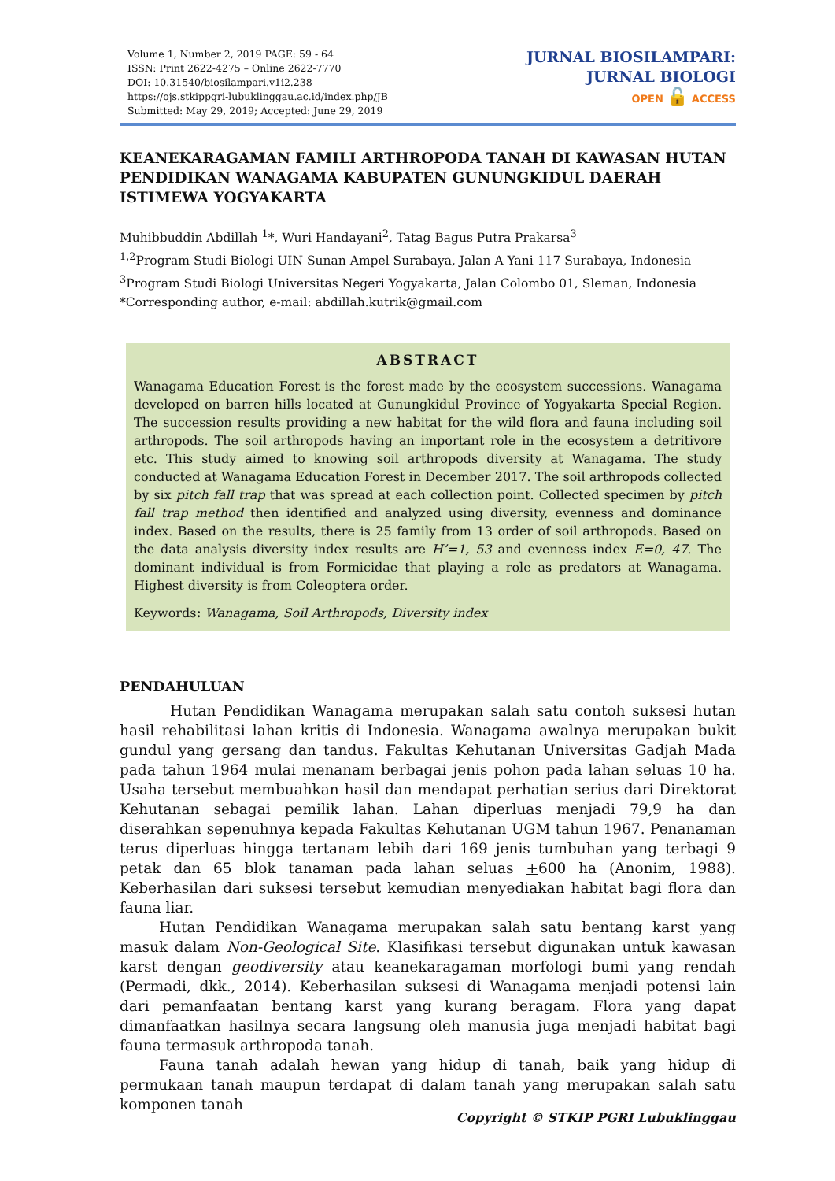Volume 1, Number 2, 2019 PAGE: 59 - 64
ISSN: Print 2622-4275 – Online 2622-7770
DOI: 10.31540/biosilampari.v1i2.238
https://ojs.stkippgri-lubuklinggau.ac.id/index.php/JB
Submitted: May 29, 2019; Accepted: June 29, 2019
JURNAL BIOSILAMPARI:
JURNAL BIOLOGI
OPEN 🔓 ACCESS
KEANEKARAGAMAN FAMILI ARTHROPODA TANAH DI KAWASAN HUTAN PENDIDIKAN WANAGAMA KABUPATEN GUNUNGKIDUL DAERAH ISTIMEWA YOGYAKARTA
Muhibbuddin Abdillah <sup>1</sup>*, Wuri Handayani<sup>2</sup>, Tatag Bagus Putra Prakarsa<sup>3</sup>
<sup>1,2</sup>Program Studi Biologi UIN Sunan Ampel Surabaya, Jalan A Yani 117 Surabaya, Indonesia
<sup>3</sup> Program Studi Biologi Universitas Negeri Yogyakarta, Jalan Colombo 01, Sleman, Indonesia
*Corresponding author, e-mail: abdillah.kutrik@gmail.com
ABSTRACT
Wanagama Education Forest is the forest made by the ecosystem successions. Wanagama developed on barren hills located at Gunungkidul Province of Yogyakarta Special Region. The succession results providing a new habitat for the wild flora and fauna including soil arthropods. The soil arthropods having an important role in the ecosystem a detritivore etc. This study aimed to knowing soil arthropods diversity at Wanagama. The study conducted at Wanagama Education Forest in December 2017. The soil arthropods collected by six pitch fall trap that was spread at each collection point. Collected specimen by pitch fall trap method then identified and analyzed using diversity, evenness and dominance index. Based on the results, there is 25 family from 13 order of soil arthropods. Based on the data analysis diversity index results are H’=1, 53 and evenness index E=0, 47. The dominant individual is from Formicidae that playing a role as predators at Wanagama. Highest diversity is from Coleoptera order.
Keywords: Wanagama, Soil Arthropods, Diversity index
PENDAHULUAN
Hutan Pendidikan Wanagama merupakan salah satu contoh suksesi hutan hasil rehabilitasi lahan kritis di Indonesia. Wanagama awalnya merupakan bukit gundul yang gersang dan tandus. Fakultas Kehutanan Universitas Gadjah Mada pada tahun 1964 mulai menanam berbagai jenis pohon pada lahan seluas 10 ha. Usaha tersebut membuahkan hasil dan mendapat perhatian serius dari Direktorat Kehutanan sebagai pemilik lahan. Lahan diperluas menjadi 79,9 ha dan diserahkan sepenuhnya kepada Fakultas Kehutanan UGM tahun 1967. Penanaman terus diperluas hingga tertanam lebih dari 169 jenis tumbuhan yang terbagi 9 petak dan 65 blok tanaman pada lahan seluas +600 ha (Anonim, 1988). Keberhasilan dari suksesi tersebut kemudian menyediakan habitat bagi flora dan fauna liar.
Hutan Pendidikan Wanagama merupakan salah satu bentang karst yang masuk dalam Non-Geological Site. Klasifikasi tersebut digunakan untuk kawasan karst dengan geodiversity atau keanekaragaman morfologi bumi yang rendah (Permadi, dkk., 2014). Keberhasilan suksesi di Wanagama menjadi potensi lain dari pemanfaatan bentang karst yang kurang beragam. Flora yang dapat dimanfaatkan hasilnya secara langsung oleh manusia juga menjadi habitat bagi fauna termasuk arthropoda tanah.
Fauna tanah adalah hewan yang hidup di tanah, baik yang hidup di permukaan tanah maupun terdapat di dalam tanah yang merupakan salah satu komponen tanah
Copyright © STKIP PGRI Lubuklinggau